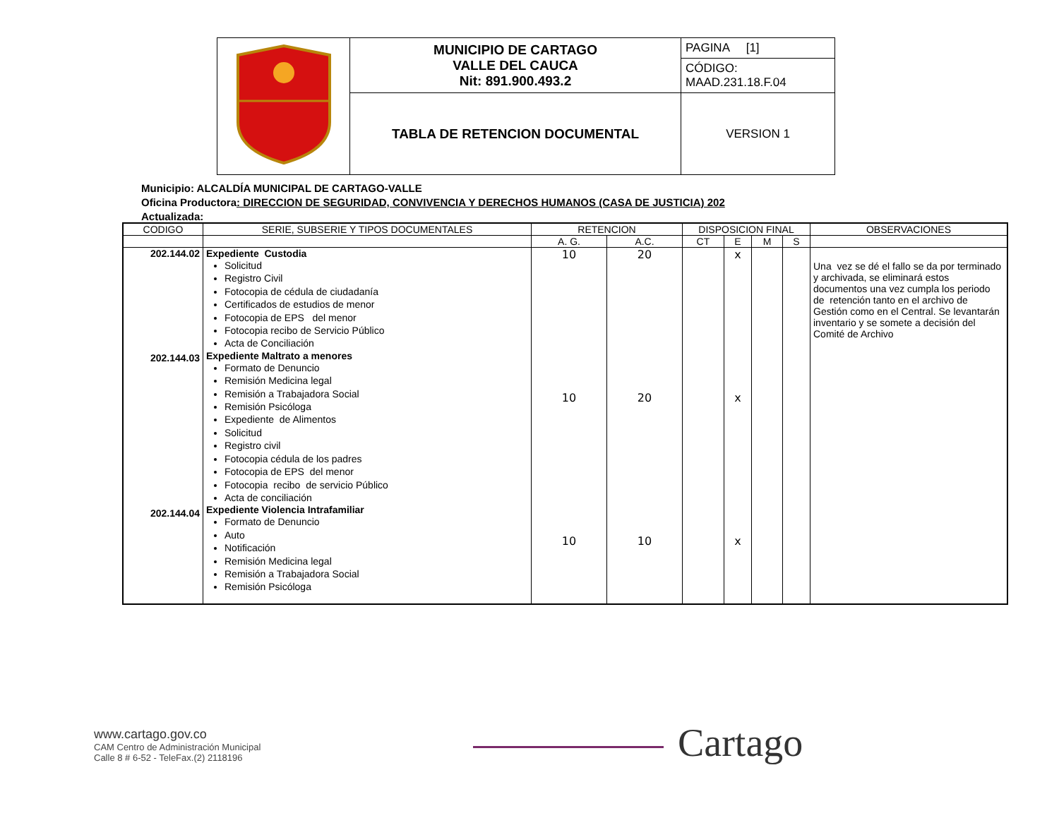| | MUNICIPIO DE CARTAGO VALLE DEL CAUCA Nit: 891.900.493.2 | PAGINA [1] |
| | | CÓDIGO: MAAD.231.18.F.04 |
| | TABLA DE RETENCION DOCUMENTAL | VERSION 1 |
Municipio: ALCALDÍA MUNICIPAL DE CARTAGO-VALLE
Oficina Productora: DIRECCION DE SEGURIDAD, CONVIVENCIA Y DERECHOS HUMANOS (CASA DE JUSTICIA) 202
Actualizada:
| CODIGO | SERIE, SUBSERIE Y TIPOS DOCUMENTALES | RETENCION | | DISPOSICION FINAL | | | | OBSERVACIONES |
| --- | --- | --- | --- | --- | --- | --- | --- | --- |
| | | A. G. | A.C. | CT | E | M | S | |
| 202.144.02 202.144.03 202.144.04 | Expediente Custodia Solicitud Registro Civil Fotocopia de cédula de ciudadanía Certificados de estudios de menor Fotocopia de EPS del menor Fotocopia recibo de Servicio Público Acta de Conciliación Expediente Maltrato a menores Formato de Denuncio Remisión Medicina legal Remisión a Trabajadora Social Remisión Psicóloga Expediente de Alimentos Solicitud Registro civil Fotocopia cédula de los padres Fotocopia de EPS del menor Fotocopia recibo de servicio Público Acta de conciliación Expediente Violencia Intrafamiliar Formato de Denuncio Auto Notificación Remisión Medicina legal Remisión a Trabajadora Social Remisión Psicóloga | 10 10 10 | 20 20 10 | | x x x | | | Una vez se dé el fallo se da por terminado y archivada, se eliminará estos documentos una vez cumpla los periodo de retención tanto en el archivo de Gestión como en el Central. Se levantarán inventario y se somete a decisión del Comité de Archivo |
www.cartago.gov.co
CAM Centro de Administración Municipal
Calle 8 # 6-52 - TeleFax.(2) 2118196
Cartago